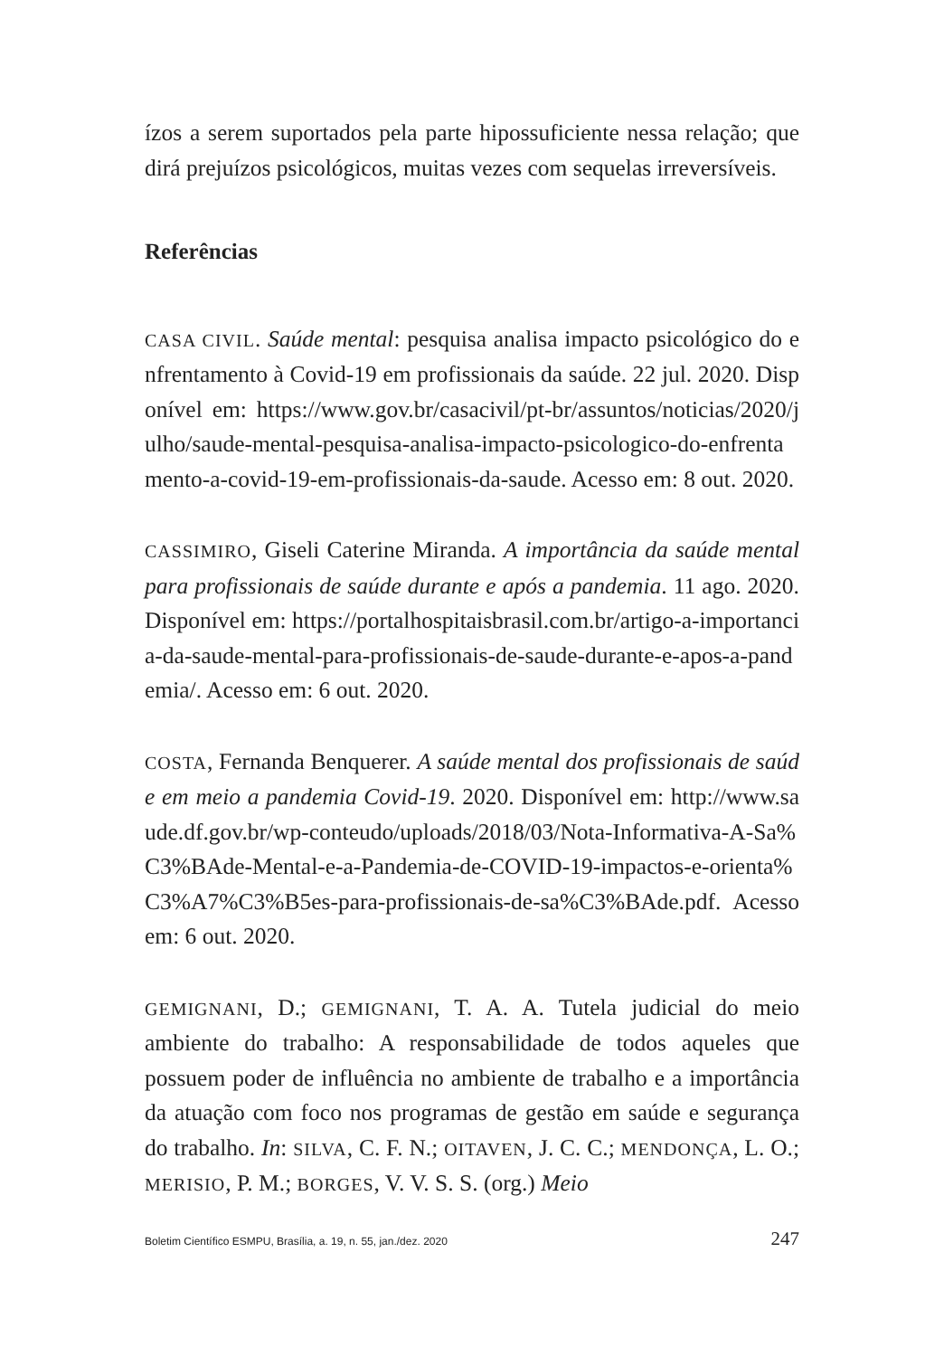ízos a serem suportados pela parte hipossuficiente nessa relação; que dirá prejuízos psicológicos, muitas vezes com sequelas irreversíveis.
Referências
CASA CIVIL. Saúde mental: pesquisa analisa impacto psicológico do enfrentamento à Covid-19 em profissionais da saúde. 22 jul. 2020. Disponível em: https://www.gov.br/casacivil/pt-br/assuntos/noticias/2020/julho/saude-mental-pesquisa-analisa-impacto-psicologico-do-enfrentamento-a-covid-19-em-profissionais-da-saude. Acesso em: 8 out. 2020.
CASSIMIRO, Giseli Caterine Miranda. A importância da saúde mental para profissionais de saúde durante e após a pandemia. 11 ago. 2020. Disponível em: https://portalhospitaisbrasil.com.br/artigo-a-importancia-da-saude-mental-para-profissionais-de-saude-durante-e-apos-a-pandemia/. Acesso em: 6 out. 2020.
COSTA, Fernanda Benquerer. A saúde mental dos profissionais de saúde em meio a pandemia Covid-19. 2020. Disponível em: http://www.saude.df.gov.br/wp-conteudo/uploads/2018/03/Nota-Informativa-A-Sa%C3%BAde-Mental-e-a-Pandemia-de-COVID-19-impactos-e-orienta%C3%A7%C3%B5es-para-profissionais-de-sa%C3%BAde.pdf. Acesso em: 6 out. 2020.
GEMIGNANI, D.; GEMIGNANI, T. A. A. Tutela judicial do meio ambiente do trabalho: A responsabilidade de todos aqueles que possuem poder de influência no ambiente de trabalho e a importância da atuação com foco nos programas de gestão em saúde e segurança do trabalho. In: SILVA, C. F. N.; OITAVEN, J. C. C.; MENDONÇA, L. O.; MERISIO, P. M.; BORGES, V. V. S. S. (org.) Meio
Boletim Científico ESMPU, Brasília, a. 19, n. 55, jan./dez. 2020 247